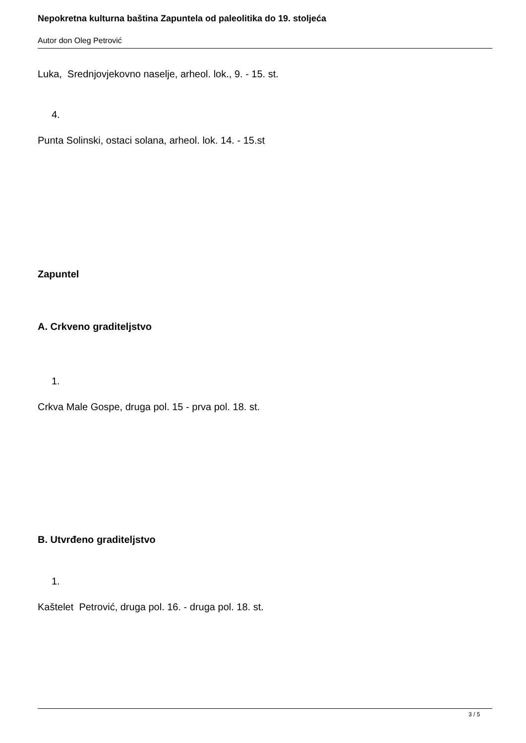Nepokretna kulturna baština Zapuntela od paleolitika do 19. stoljeća
Autor don Oleg Petrović
Luka, Srednjovjekovno naselje, arheol. lok., 9. - 15. st.
4.
Punta Solinski, ostaci solana, arheol. lok. 14. - 15.st
Zapuntel
A. Crkveno graditeljstvo
1.
Crkva Male Gospe, druga pol. 15 - prva pol. 18. st.
B. Utvrđeno graditeljstvo
1.
Kaštelet Petrović, druga pol. 16. - druga pol. 18. st.
3 / 5